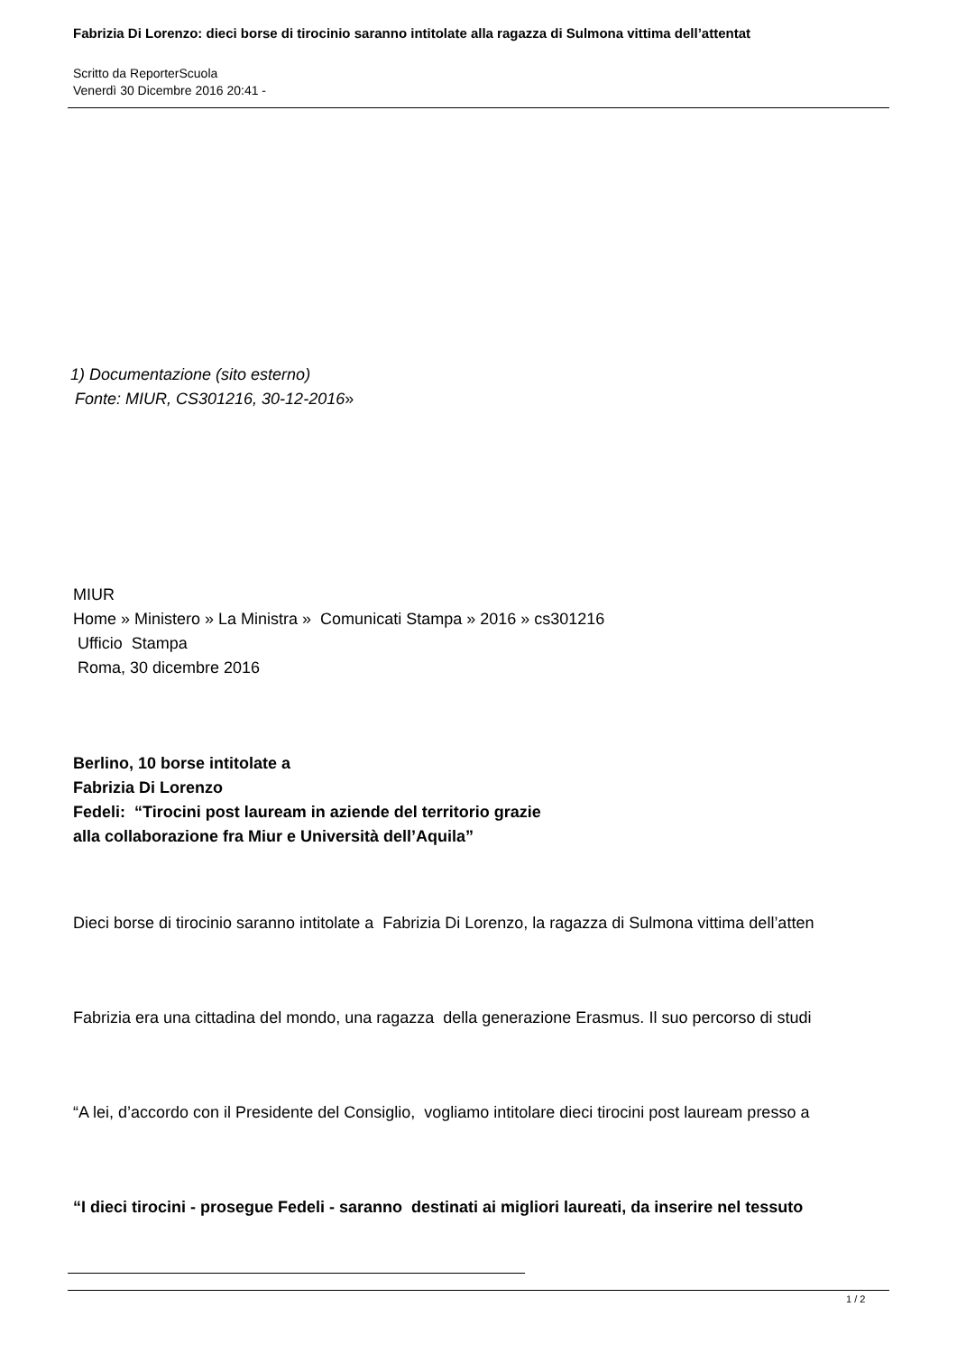Fabrizia Di Lorenzo: dieci borse di tirocinio saranno intitolate alla ragazza di Sulmona vittima dell’attentat
Scritto da ReporterScuola
Venerdì 30 Dicembre 2016 20:41 -
1) Documentazione (sito esterno)
Fonte: MIUR, CS301216, 30-12-2016»
MIUR
Home » Ministero » La Ministra » Comunicati Stampa » 2016 » cs301216
Ufficio Stampa
Roma, 30 dicembre 2016
Berlino, 10 borse intitolate a
Fabrizia Di Lorenzo
Fedeli: “Tirocini post lauream in aziende del territorio grazie
alla collaborazione fra Miur e Università dell’Aquila”
Dieci borse di tirocinio saranno intitolate a Fabrizia Di Lorenzo, la ragazza di Sulmona vittima dell’atten
Fabrizia era una cittadina del mondo, una ragazza della generazione Erasmus. Il suo percorso di studi
“A lei, d’accordo con il Presidente del Consiglio, vogliamo intitolare dieci tirocini post lauream presso a
“I dieci tirocini - prosegue Fedeli - saranno destinati ai migliori laureati, da inserire nel tessuto
1 / 2